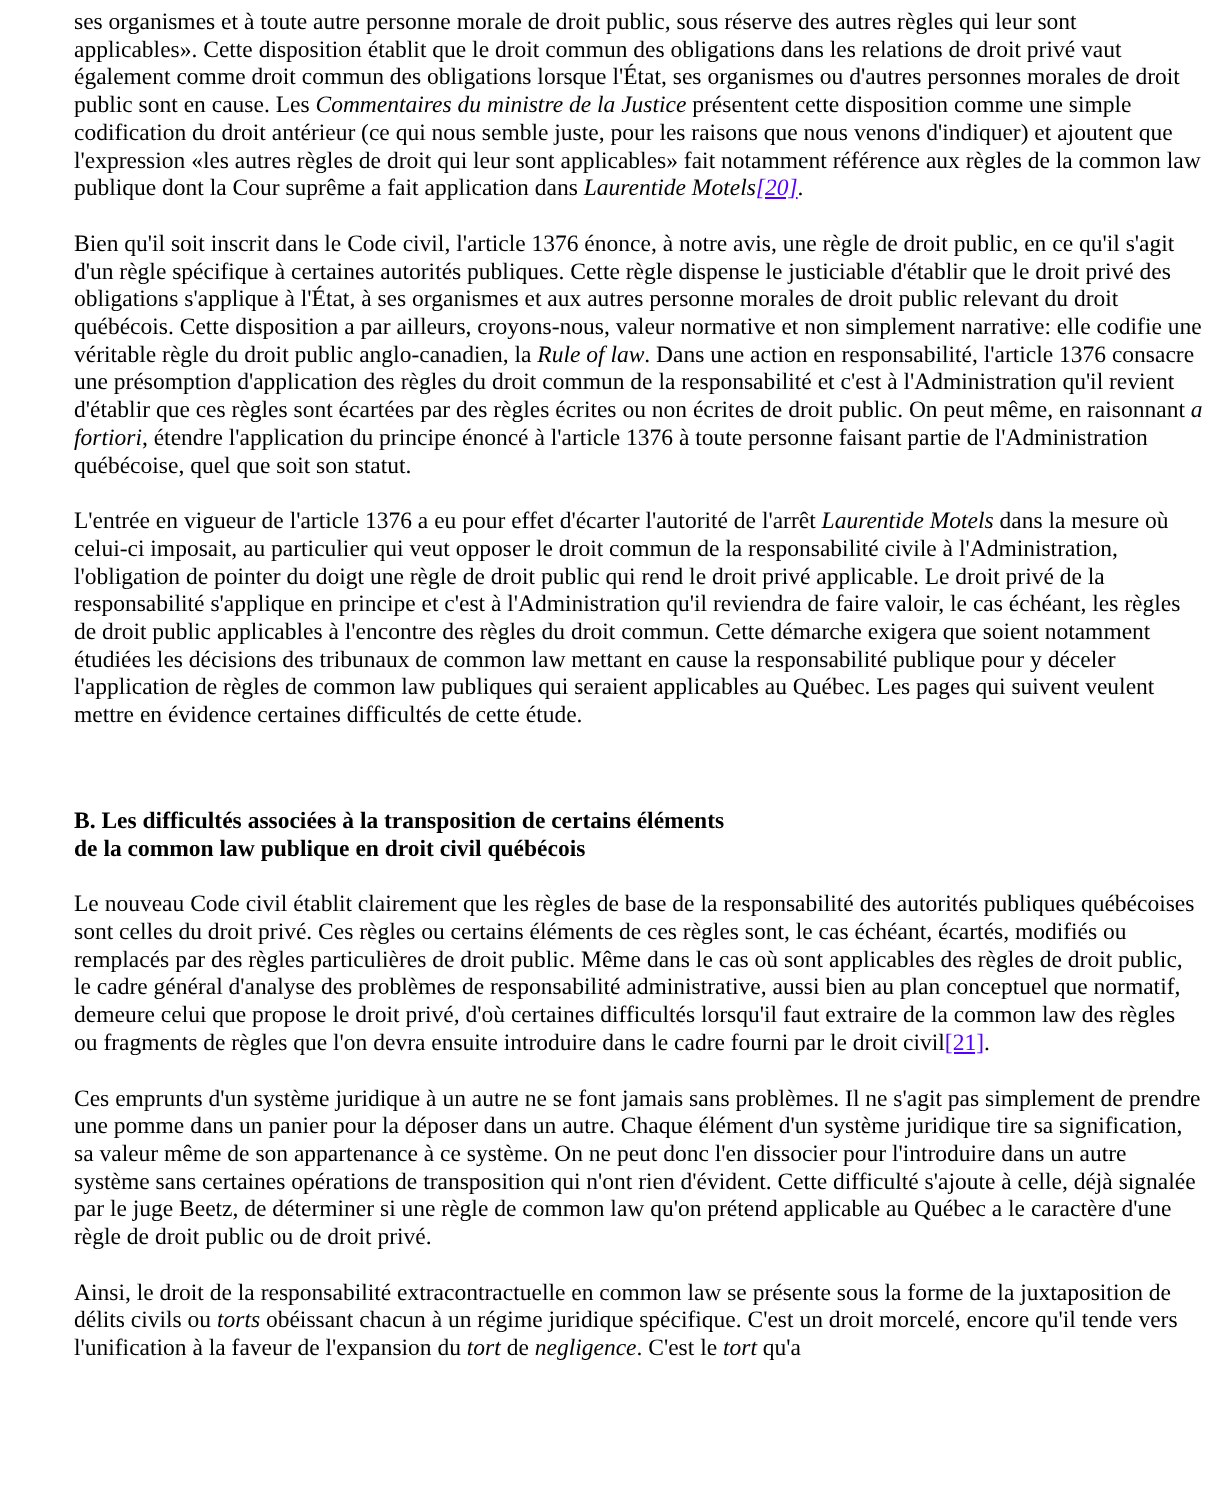ses organismes et à toute autre personne morale de droit public, sous réserve des autres règles qui leur sont applicables». Cette disposition établit que le droit commun des obligations dans les relations de droit privé vaut également comme droit commun des obligations lorsque l'État, ses organismes ou d'autres personnes morales de droit public sont en cause. Les Commentaires du ministre de la Justice présentent cette disposition comme une simple codification du droit antérieur (ce qui nous semble juste, pour les raisons que nous venons d'indiquer) et ajoutent que l'expression «les autres règles de droit qui leur sont applicables» fait notamment référence aux règles de la common law publique dont la Cour suprême a fait application dans Laurentide Motels[20].
Bien qu'il soit inscrit dans le Code civil, l'article 1376 énonce, à notre avis, une règle de droit public, en ce qu'il s'agit d'un règle spécifique à certaines autorités publiques. Cette règle dispense le justiciable d'établir que le droit privé des obligations s'applique à l'État, à ses organismes et aux autres personne morales de droit public relevant du droit québécois. Cette disposition a par ailleurs, croyons-nous, valeur normative et non simplement narrative: elle codifie une véritable règle du droit public anglo-canadien, la Rule of law. Dans une action en responsabilité, l'article 1376 consacre une présomption d'application des règles du droit commun de la responsabilité et c'est à l'Administration qu'il revient d'établir que ces règles sont écartées par des règles écrites ou non écrites de droit public. On peut même, en raisonnant a fortiori, étendre l'application du principe énoncé à l'article 1376 à toute personne faisant partie de l'Administration québécoise, quel que soit son statut.
L'entrée en vigueur de l'article 1376 a eu pour effet d'écarter l'autorité de l'arrêt Laurentide Motels dans la mesure où celui-ci imposait, au particulier qui veut opposer le droit commun de la responsabilité civile à l'Administration, l'obligation de pointer du doigt une règle de droit public qui rend le droit privé applicable. Le droit privé de la responsabilité s'applique en principe et c'est à l'Administration qu'il reviendra de faire valoir, le cas échéant, les règles de droit public applicables à l'encontre des règles du droit commun. Cette démarche exigera que soient notamment étudiées les décisions des tribunaux de common law mettant en cause la responsabilité publique pour y déceler l'application de règles de common law publiques qui seraient applicables au Québec. Les pages qui suivent veulent mettre en évidence certaines difficultés de cette étude.
B. Les difficultés associées à la transposition de certains éléments
de la common law publique en droit civil québécois
Le nouveau Code civil établit clairement que les règles de base de la responsabilité des autorités publiques québécoises sont celles du droit privé. Ces règles ou certains éléments de ces règles sont, le cas échéant, écartés, modifiés ou remplacés par des règles particulières de droit public. Même dans le cas où sont applicables des règles de droit public, le cadre général d'analyse des problèmes de responsabilité administrative, aussi bien au plan conceptuel que normatif, demeure celui que propose le droit privé, d'où certaines difficultés lorsqu'il faut extraire de la common law des règles ou fragments de règles que l'on devra ensuite introduire dans le cadre fourni par le droit civil[21].
Ces emprunts d'un système juridique à un autre ne se font jamais sans problèmes. Il ne s'agit pas simplement de prendre une pomme dans un panier pour la déposer dans un autre. Chaque élément d'un système juridique tire sa signification, sa valeur même de son appartenance à ce système. On ne peut donc l'en dissocier pour l'introduire dans un autre système sans certaines opérations de transposition qui n'ont rien d'évident. Cette difficulté s'ajoute à celle, déjà signalée par le juge Beetz, de déterminer si une règle de common law qu'on prétend applicable au Québec a le caractère d'une règle de droit public ou de droit privé.
Ainsi, le droit de la responsabilité extracontractuelle en common law se présente sous la forme de la juxtaposition de délits civils ou torts obéissant chacun à un régime juridique spécifique. C'est un droit morcelé, encore qu'il tende vers l'unification à la faveur de l'expansion du tort de negligence. C'est le tort qu'a